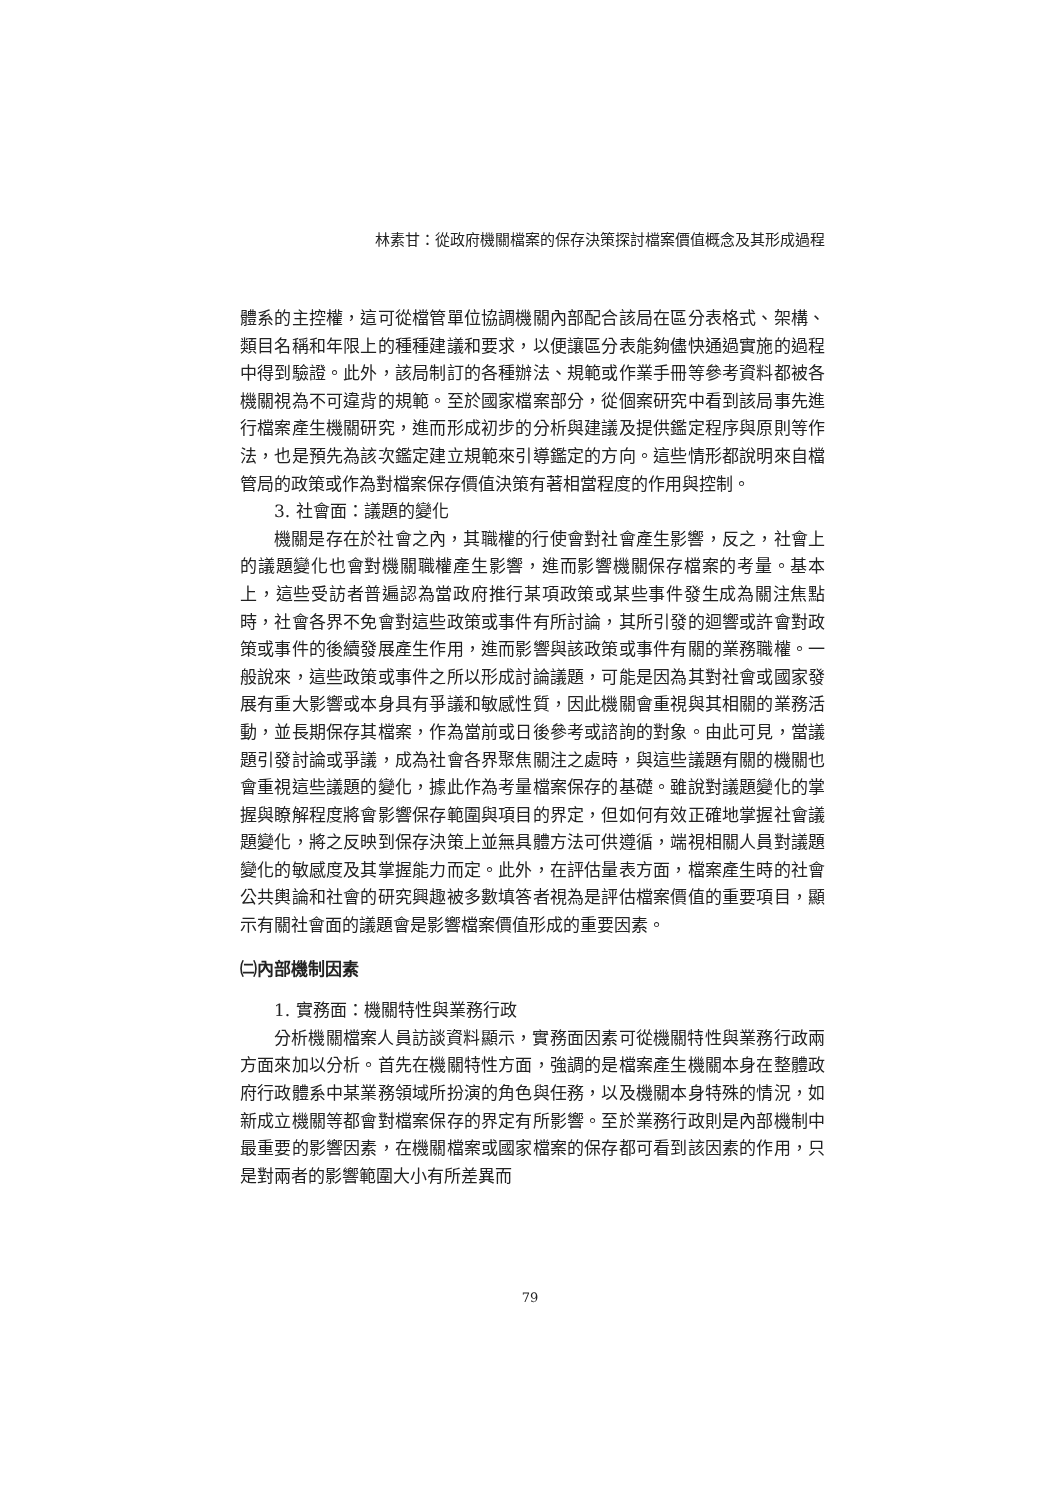林素甘：從政府機關檔案的保存決策探討檔案價值概念及其形成過程
體系的主控權，這可從檔管單位協調機關內部配合該局在區分表格式、架構、類目名稱和年限上的種種建議和要求，以便讓區分表能夠儘快通過實施的過程中得到驗證。此外，該局制訂的各種辦法、規範或作業手冊等參考資料都被各機關視為不可違背的規範。至於國家檔案部分，從個案研究中看到該局事先進行檔案產生機關研究，進而形成初步的分析與建議及提供鑑定程序與原則等作法，也是預先為該次鑑定建立規範來引導鑑定的方向。這些情形都說明來自檔管局的政策或作為對檔案保存價值決策有著相當程度的作用與控制。
3. 社會面：議題的變化
機關是存在於社會之內，其職權的行使會對社會產生影響，反之，社會上的議題變化也會對機關職權產生影響，進而影響機關保存檔案的考量。基本上，這些受訪者普遍認為當政府推行某項政策或某些事件發生成為關注焦點時，社會各界不免會對這些政策或事件有所討論，其所引發的迴響或許會對政策或事件的後續發展產生作用，進而影響與該政策或事件有關的業務職權。一般說來，這些政策或事件之所以形成討論議題，可能是因為其對社會或國家發展有重大影響或本身具有爭議和敏感性質，因此機關會重視與其相關的業務活動，並長期保存其檔案，作為當前或日後參考或諮詢的對象。由此可見，當議題引發討論或爭議，成為社會各界聚焦關注之處時，與這些議題有關的機關也會重視這些議題的變化，據此作為考量檔案保存的基礎。雖說對議題變化的掌握與瞭解程度將會影響保存範圍與項目的界定，但如何有效正確地掌握社會議題變化，將之反映到保存決策上並無具體方法可供遵循，端視相關人員對議題變化的敏感度及其掌握能力而定。此外，在評估量表方面，檔案產生時的社會公共輿論和社會的研究興趣被多數填答者視為是評估檔案價值的重要項目，顯示有關社會面的議題會是影響檔案價值形成的重要因素。
㈡內部機制因素
1. 實務面：機關特性與業務行政
分析機關檔案人員訪談資料顯示，實務面因素可從機關特性與業務行政兩方面來加以分析。首先在機關特性方面，強調的是檔案產生機關本身在整體政府行政體系中某業務領域所扮演的角色與任務，以及機關本身特殊的情況，如新成立機關等都會對檔案保存的界定有所影響。至於業務行政則是內部機制中最重要的影響因素，在機關檔案或國家檔案的保存都可看到該因素的作用，只是對兩者的影響範圍大小有所差異而
79